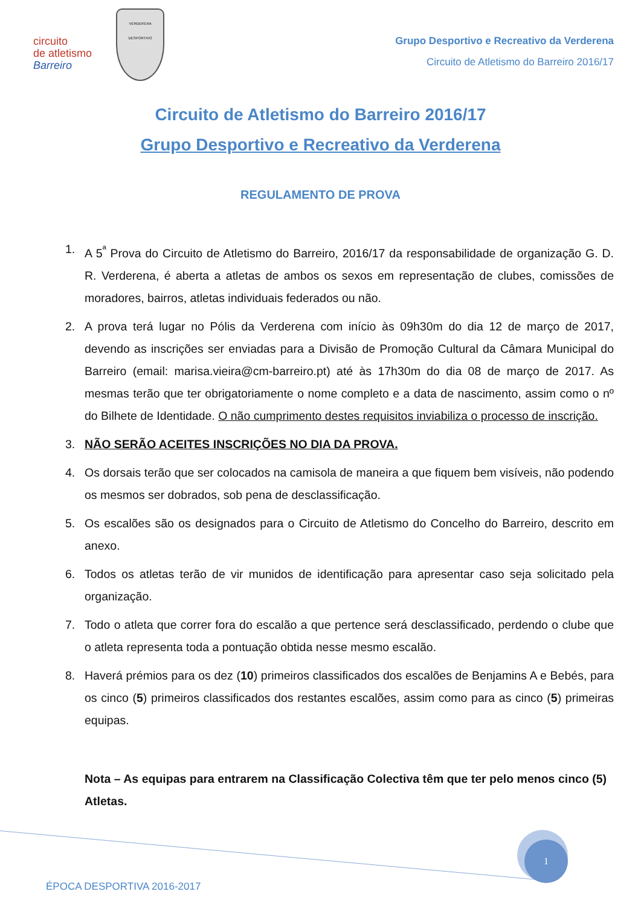circuito
de atletismo
Barreiro
VERDERENA
DESPORTIVO
Grupo Desportivo e Recreativo da Verderena
Circuito de Atletismo do Barreiro 2016/17
Circuito de Atletismo do Barreiro 2016/17
Grupo Desportivo e Recreativo da Verderena
REGULAMENTO DE PROVA
1. A 5<sup>ª</sup> Prova do Circuito de Atletismo do Barreiro, 2016/17 da responsabilidade de organização G. D. R. Verderena, é aberta a atletas de ambos os sexos em representação de clubes, comissões de moradores, bairros, atletas individuais federados ou não.
2. A prova terá lugar no Pólis da Verderena com início às 09h30m do dia 12 de março de 2017, devendo as inscrições ser enviadas para a Divisão de Promoção Cultural da Câmara Municipal do Barreiro (email: marisa.vieira@cm-barreiro.pt) até às 17h30m do dia 08 de março de 2017. As mesmas terão que ter obrigatoriamente o nome completo e a data de nascimento, assim como o nº do Bilhete de Identidade. O não cumprimento destes requisitos inviabiliza o processo de inscrição.
3. NÃO SERÃO ACEITES INSCRIÇÕES NO DIA DA PROVA.
4. Os dorsais terão que ser colocados na camisola de maneira a que fiquem bem visíveis, não podendo os mesmos ser dobrados, sob pena de desclassificação.
5. Os escalões são os designados para o Circuito de Atletismo do Concelho do Barreiro, descrito em anexo.
6. Todos os atletas terão de vir munidos de identificação para apresentar caso seja solicitado pela organização.
7. Todo o atleta que correr fora do escalão a que pertence será desclassificado, perdendo o clube que o atleta representa toda a pontuação obtida nesse mesmo escalão.
8. Haverá prémios para os dez (10) primeiros classificados dos escalões de Benjamins A e Bebés, para os cinco (5) primeiros classificados dos restantes escalões, assim como para as cinco (5) primeiras equipas.
Nota – As equipas para entrarem na Classificação Colectiva têm que ter pelo menos cinco (5) Atletas.
1
ÉPOCA DESPORTIVA 2016-2017